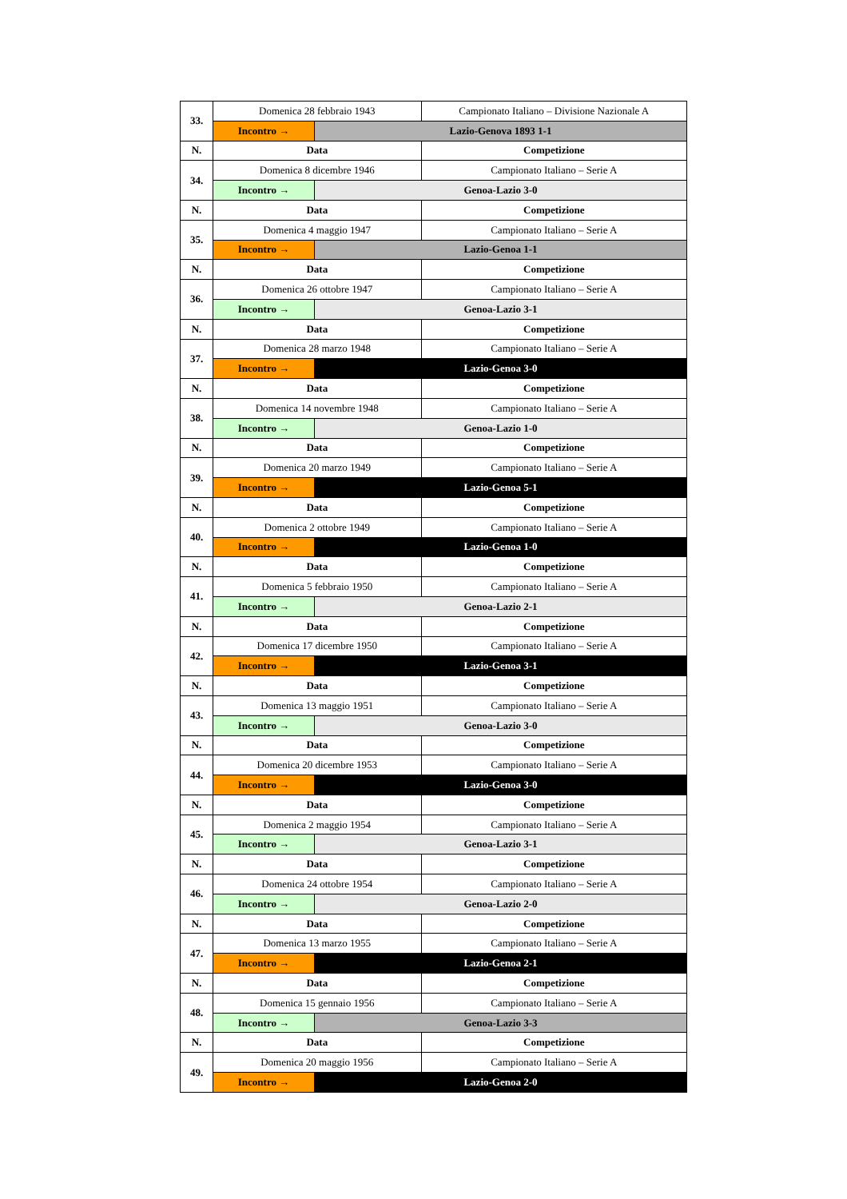| 33. | Domenica 28 febbraio 1943 | | Campionato Italiano – Divisione Nazionale A |
| | Incontro → | Lazio-Genova 1893 1-1 | |
| N. | Data | | Competizione |
| 34. | Domenica 8 dicembre 1946 | | Campionato Italiano – Serie A |
| | Incontro → | Genoa-Lazio 3-0 | |
| N. | Data | | Competizione |
| 35. | Domenica 4 maggio 1947 | | Campionato Italiano – Serie A |
| | Incontro → | Lazio-Genoa 1-1 | |
| N. | Data | | Competizione |
| 36. | Domenica 26 ottobre 1947 | | Campionato Italiano – Serie A |
| | Incontro → | Genoa-Lazio 3-1 | |
| N. | Data | | Competizione |
| 37. | Domenica 28 marzo 1948 | | Campionato Italiano – Serie A |
| | Incontro → | Lazio-Genoa 3-0 | |
| N. | Data | | Competizione |
| 38. | Domenica 14 novembre 1948 | | Campionato Italiano – Serie A |
| | Incontro → | Genoa-Lazio 1-0 | |
| N. | Data | | Competizione |
| 39. | Domenica 20 marzo 1949 | | Campionato Italiano – Serie A |
| | Incontro → | Lazio-Genoa 5-1 | |
| N. | Data | | Competizione |
| 40. | Domenica 2 ottobre 1949 | | Campionato Italiano – Serie A |
| | Incontro → | Lazio-Genoa 1-0 | |
| N. | Data | | Competizione |
| 41. | Domenica 5 febbraio 1950 | | Campionato Italiano – Serie A |
| | Incontro → | Genoa-Lazio 2-1 | |
| N. | Data | | Competizione |
| 42. | Domenica 17 dicembre 1950 | | Campionato Italiano – Serie A |
| | Incontro → | Lazio-Genoa 3-1 | |
| N. | Data | | Competizione |
| 43. | Domenica 13 maggio 1951 | | Campionato Italiano – Serie A |
| | Incontro → | Genoa-Lazio 3-0 | |
| N. | Data | | Competizione |
| 44. | Domenica 20 dicembre 1953 | | Campionato Italiano – Serie A |
| | Incontro → | Lazio-Genoa 3-0 | |
| N. | Data | | Competizione |
| 45. | Domenica 2 maggio 1954 | | Campionato Italiano – Serie A |
| | Incontro → | Genoa-Lazio 3-1 | |
| N. | Data | | Competizione |
| 46. | Domenica 24 ottobre 1954 | | Campionato Italiano – Serie A |
| | Incontro → | Genoa-Lazio 2-0 | |
| N. | Data | | Competizione |
| 47. | Domenica 13 marzo 1955 | | Campionato Italiano – Serie A |
| | Incontro → | Lazio-Genoa 2-1 | |
| N. | Data | | Competizione |
| 48. | Domenica 15 gennaio 1956 | | Campionato Italiano – Serie A |
| | Incontro → | Genoa-Lazio 3-3 | |
| N. | Data | | Competizione |
| 49. | Domenica 20 maggio 1956 | | Campionato Italiano – Serie A |
| | Incontro → | Lazio-Genoa 2-0 | |